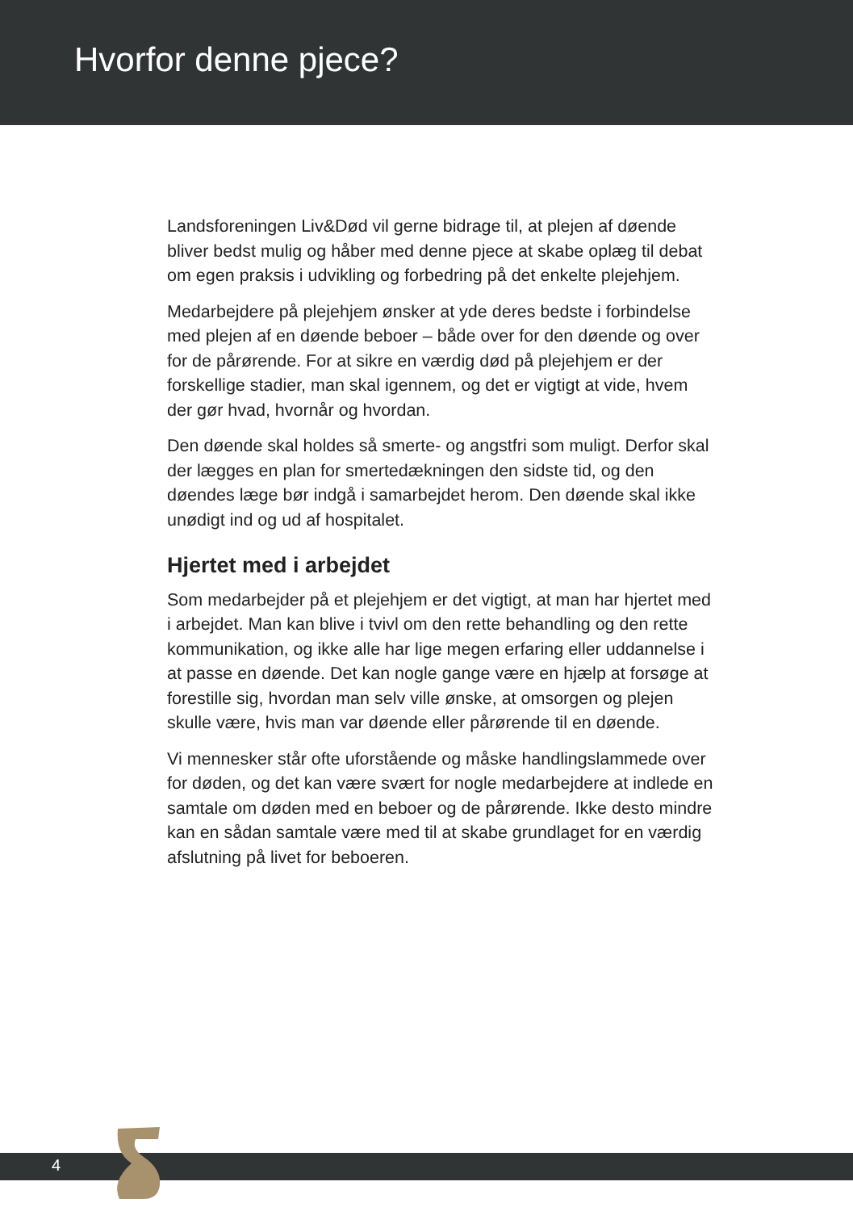Hvorfor denne pjece?
Landsforeningen Liv&Død vil gerne bidrage til, at plejen af døende bliver bedst mulig og håber med denne pjece at skabe oplæg til debat om egen praksis i udvikling og forbedring på det enkelte plejehjem.
Medarbejdere på plejehjem ønsker at yde deres bedste i forbindelse med plejen af en døende beboer – både over for den døende og over for de pårørende. For at sikre en værdig død på plejehjem er der forskellige stadier, man skal igennem, og det er vigtigt at vide, hvem der gør hvad, hvornår og hvordan.
Den døende skal holdes så smerte- og angstfri som muligt. Derfor skal der lægges en plan for smertedækningen den sidste tid, og den døendes læge bør indgå i samarbejdet herom. Den døende skal ikke unødigt ind og ud af hospitalet.
Hjertet med i arbejdet
Som medarbejder på et plejehjem er det vigtigt, at man har hjertet med i arbejdet. Man kan blive i tvivl om den rette behandling og den rette kommunikation, og ikke alle har lige megen erfaring eller uddannelse i at passe en døende. Det kan nogle gange være en hjælp at forsøge at forestille sig, hvordan man selv ville ønske, at omsorgen og plejen skulle være, hvis man var døende eller pårørende til en døende.
Vi mennesker står ofte uforstående og måske handlingslammede over for døden, og det kan være svært for nogle medarbejdere at indlede en samtale om døden med en beboer og de pårørende. Ikke desto mindre kan en sådan samtale være med til at skabe grundlaget for en værdig afslutning på livet for beboeren.
4